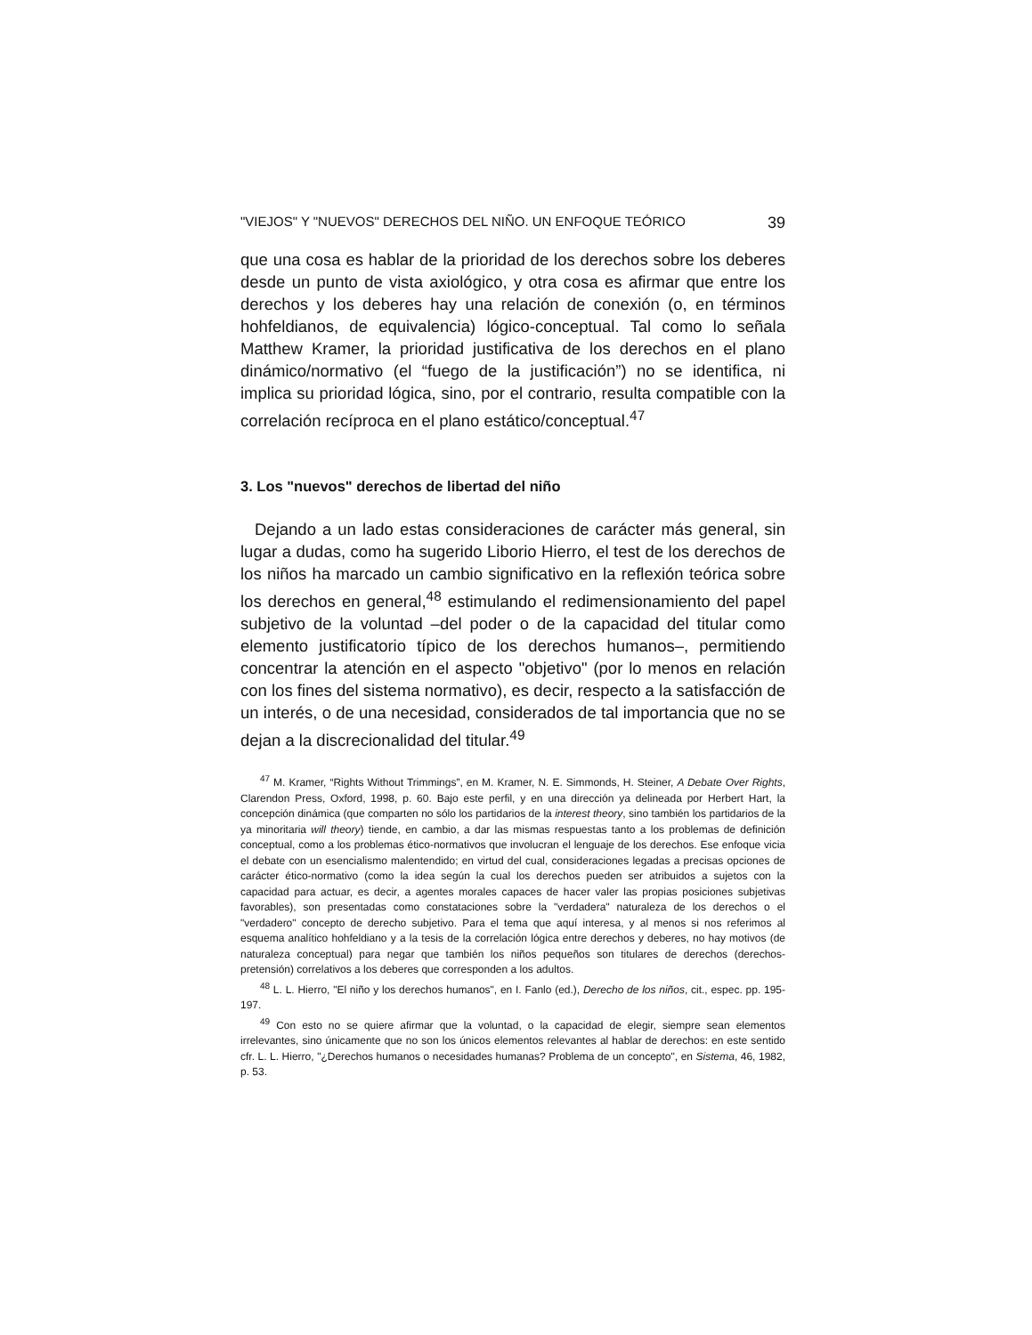"VIEJOS" Y "NUEVOS" DERECHOS DEL NIÑO. UN ENFOQUE TEÓRICO 39
que una cosa es hablar de la prioridad de los derechos sobre los deberes desde un punto de vista axiológico, y otra cosa es afirmar que entre los derechos y los deberes hay una relación de conexión (o, en términos hohfeldianos, de equivalencia) lógico-conceptual. Tal como lo señala Matthew Kramer, la prioridad justificativa de los derechos en el plano dinámico/normativo (el “fuego de la justificación”) no se identifica, ni implica su prioridad lógica, sino, por el contrario, resulta compatible con la correlación recíproca en el plano estático/conceptual.<sup>47</sup>
3. Los "nuevos" derechos de libertad del niño
Dejando a un lado estas consideraciones de carácter más general, sin lugar a dudas, como ha sugerido Liborio Hierro, el test de los derechos de los niños ha marcado un cambio significativo en la reflexión teórica sobre los derechos en general,<sup>48</sup> estimulando el redimensionamiento del papel subjetivo de la voluntad –del poder o de la capacidad del titular como elemento justificatorio típico de los derechos humanos–, permitiendo concentrar la atención en el aspecto "objetivo" (por lo menos en relación con los fines del sistema normativo), es decir, respecto a la satisfacción de un interés, o de una necesidad, considerados de tal importancia que no se dejan a la discrecionalidad del titular.<sup>49</sup>
<sup>47</sup> M. Kramer, “Rights Without Trimmings”, en M. Kramer, N. E. Simmonds, H. Steiner, A Debate Over Rights, Clarendon Press, Oxford, 1998, p. 60. Bajo este perfil, y en una dirección ya delineada por Herbert Hart, la concepción dinámica (que comparten no sólo los partidarios de la interest theory, sino también los partidarios de la ya minoritaria will theory) tiende, en cambio, a dar las mismas respuestas tanto a los problemas de definición conceptual, como a los problemas ético-normativos que involucran el lenguaje de los derechos. Ese enfoque vicia el debate con un esencialismo malentendido; en virtud del cual, consideraciones legadas a precisas opciones de carácter ético-normativo (como la idea según la cual los derechos pueden ser atribuidos a sujetos con la capacidad para actuar, es decir, a agentes morales capaces de hacer valer las propias posiciones subjetivas favorables), son presentadas como constataciones sobre la "verdadera" naturaleza de los derechos o el "verdadero" concepto de derecho subjetivo. Para el tema que aquí interesa, y al menos si nos referimos al esquema analítico hohfeldiano y a la tesis de la correlación lógica entre derechos y deberes, no hay motivos (de naturaleza conceptual) para negar que también los niños pequeños son titulares de derechos (derechos-pretensión) correlativos a los deberes que corresponden a los adultos.
<sup>48</sup> L. L. Hierro, "El niño y los derechos humanos", en I. Fanlo (ed.), Derecho de los niños, cit., espec. pp. 195-197.
<sup>49</sup> Con esto no se quiere afirmar que la voluntad, o la capacidad de elegir, siempre sean elementos irrelevantes, sino únicamente que no son los únicos elementos relevantes al hablar de derechos: en este sentido cfr. L. L. Hierro, "¿Derechos humanos o necesidades humanas? Problema de un concepto", en Sistema, 46, 1982, p. 53.